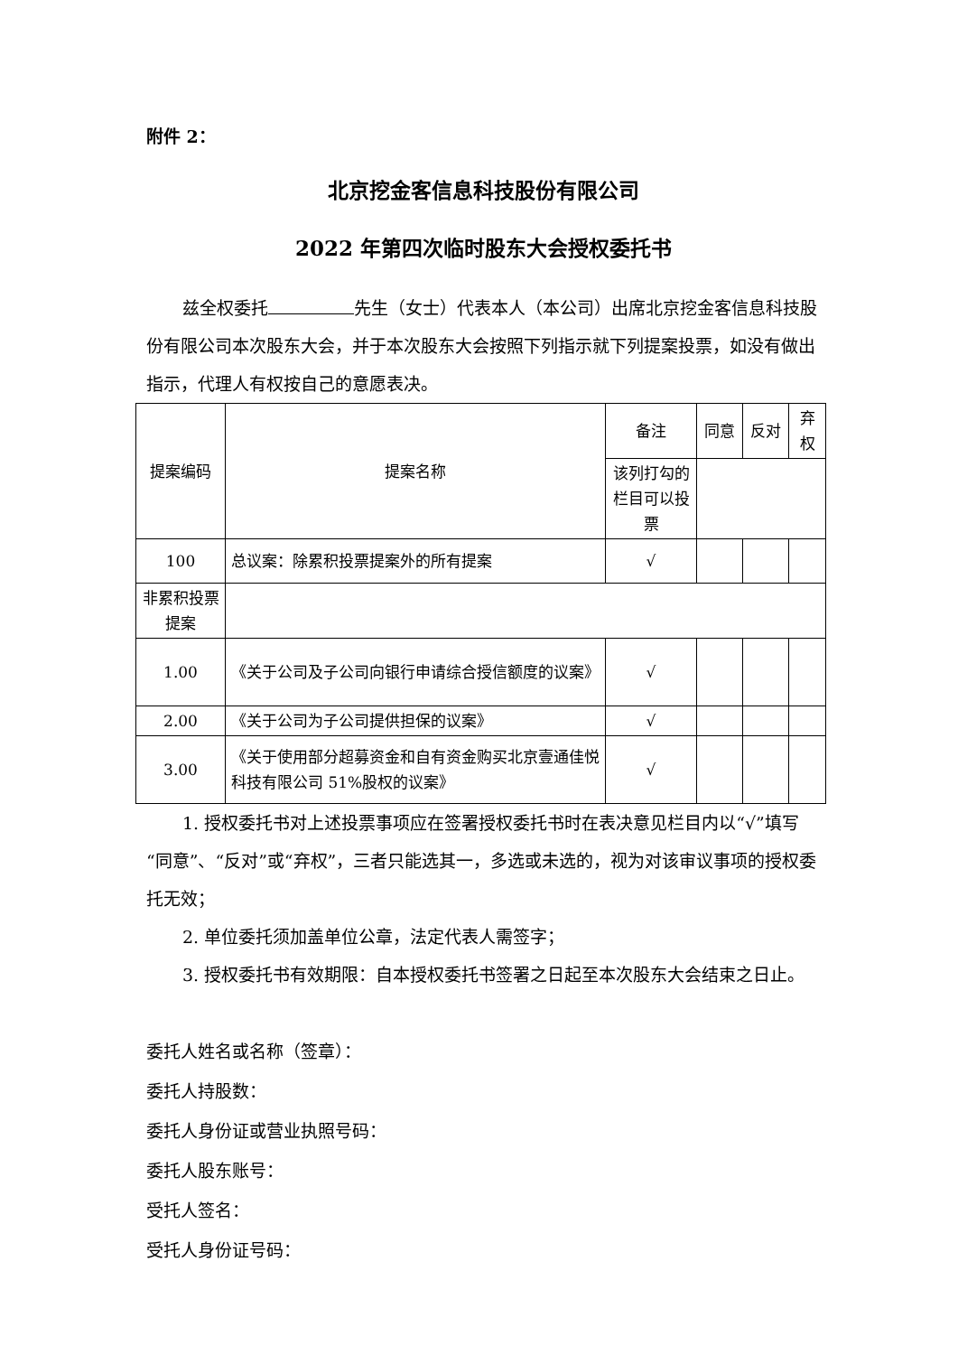附件 2：
北京挖金客信息科技股份有限公司
2022 年第四次临时股东大会授权委托书
兹全权委托 先生（女士）代表本人（本公司）出席北京挖金客信息科技股份有限公司本次股东大会，并于本次股东大会按照下列指示就下列提案投票，如没有做出指示，代理人有权按自己的意愿表决。
| 提案编码 | 提案名称 | 备注 | 同意 | 反对 | 弃权 |
| | | 该列打勾的栏目可以投票 | | | |
| 100 | 总议案：除累积投票提案外的所有提案 | √ | | | |
| 非累积投票提案 | | | | | |
| 1.00 | 《关于公司及子公司向银行申请综合授信额度的议案》 | √ | | | |
| 2.00 | 《关于公司为子公司提供担保的议案》 | √ | | | |
| 3.00 | 《关于使用部分超募资金和自有资金购买北京壹通佳悦科技有限公司 51%股权的议案》 | √ | | | |
1. 授权委托书对上述投票事项应在签署授权委托书时在表决意见栏目内以“√”填写“同意”、“反对”或“弃权”，三者只能选其一，多选或未选的，视为对该审议事项的授权委托无效；
2. 单位委托须加盖单位公章，法定代表人需签字；
3. 授权委托书有效期限：自本授权委托书签署之日起至本次股东大会结束之日止。
委托人姓名或名称（签章）：
委托人持股数：
委托人身份证或营业执照号码：
委托人股东账号：
受托人签名：
受托人身份证号码：